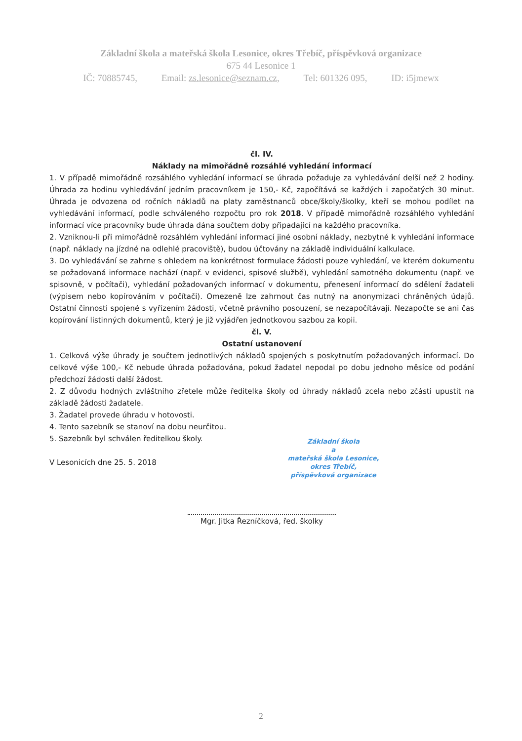Základní škola a mateřská škola Lesonice, okres Třebíč, příspěvková organizace
675 44 Lesonice 1
IČ: 70885745, Email: zs.lesonice@seznam.cz, Tel: 601326 095, ID: i5jmewx
čl. IV.
Náklady na mimořádně rozsáhlé vyhledání informací
1. V případě mimořádně rozsáhlého vyhledání informací se úhrada požaduje za vyhledávání delší než 2 hodiny. Úhrada za hodinu vyhledávání jedním pracovníkem je 150,- Kč, započítává se každých i započatých 30 minut. Úhrada je odvozena od ročních nákladů na platy zaměstnanců obce/školy/školky, kteří se mohou podílet na vyhledávání informací, podle schváleného rozpočtu pro rok 2018. V případě mimořádně rozsáhlého vyhledání informací více pracovníky bude úhrada dána součtem doby připadající na každého pracovníka.
2. Vzniknou-li při mimořádně rozsáhlém vyhledání informací jiné osobní náklady, nezbytné k vyhledání informace (např. náklady na jízdné na odlehlé pracoviště), budou účtovány na základě individuální kalkulace.
3. Do vyhledávání se zahrne s ohledem na konkrétnost formulace žádosti pouze vyhledání, ve kterém dokumentu se požadovaná informace nachází (např. v evidenci, spisové službě), vyhledání samotného dokumentu (např. ve spisovně, v počítači), vyhledání požadovaných informací v dokumentu, přenesení informací do sdělení žadateli (výpisem nebo kopírováním v počítači). Omezeně lze zahrnout čas nutný na anonymizaci chráněných údajů. Ostatní činnosti spojené s vyřízením žádosti, včetně právního posouzení, se nezapočítávají. Nezapočte se ani čas kopírování listinných dokumentů, který je již vyjádřen jednotkovou sazbou za kopii.
čl. V.
Ostatní ustanovení
1. Celková výše úhrady je součtem jednotlivých nákladů spojených s poskytnutím požadovaných informací. Do celkové výše 100,- Kč nebude úhrada požadována, pokud žadatel nepodal po dobu jednoho měsíce od podání předchozí žádosti další žádost.
2. Z důvodu hodných zvláštního zřetele může ředitelka školy od úhrady nákladů zcela nebo zčásti upustit na základě žádosti žadatele.
3. Žadatel provede úhradu v hotovosti.
4. Tento sazebník se stanoví na dobu neurčitou.
5. Sazebník byl schválen ředitelkou školy.
V Lesonicích dne 25. 5. 2018
Základní škola
a
mateřská škola Lesonice,
okres Třebíč,
příspěvková organizace
Mgr. Jitka Řezníčková, řed. školky
2